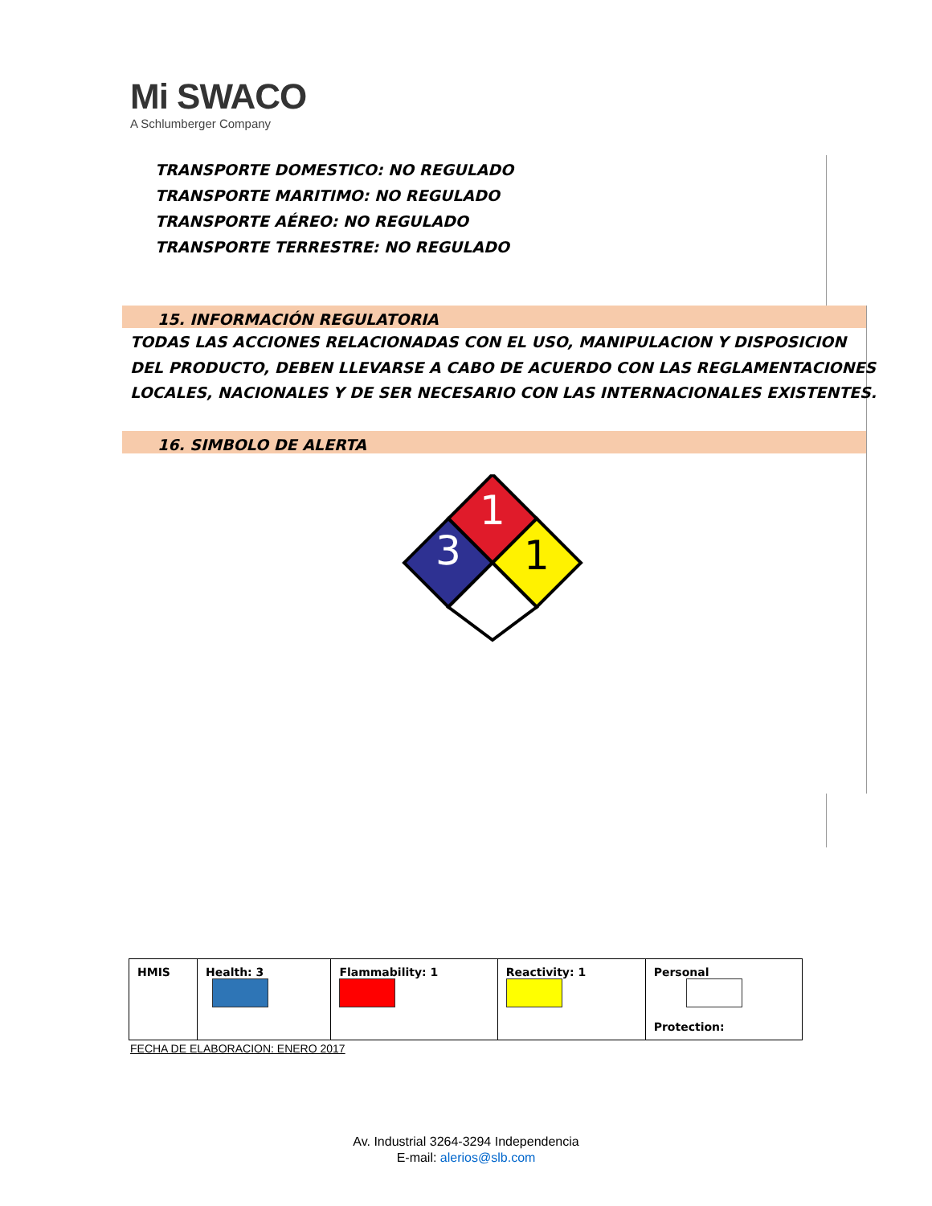Mi SWACO
A Schlumberger Company
TRANSPORTE DOMESTICO: NO REGULADO
TRANSPORTE MARITIMO: NO REGULADO
TRANSPORTE AÉREO: NO REGULADO
TRANSPORTE TERRESTRE: NO REGULADO
15. INFORMACIÓN REGULATORIA
TODAS LAS ACCIONES RELACIONADAS CON EL USO, MANIPULACION Y DISPOSICION
DEL PRODUCTO, DEBEN LLEVARSE A CABO DE ACUERDO CON LAS REGLAMENTACIONES
LOCALES, NACIONALES Y DE SER NECESARIO CON LAS INTERNACIONALES EXISTENTES.
16. SIMBOLO DE ALERTA
1
3
1
| HMIS | Health: 3 | Flammability: 1 | Reactivity: 1 | Personal Protection: |
FECHA DE ELABORACION: ENERO 2017
Av. Industrial 3264-3294 Independencia
E-mail: alerios@slb.com